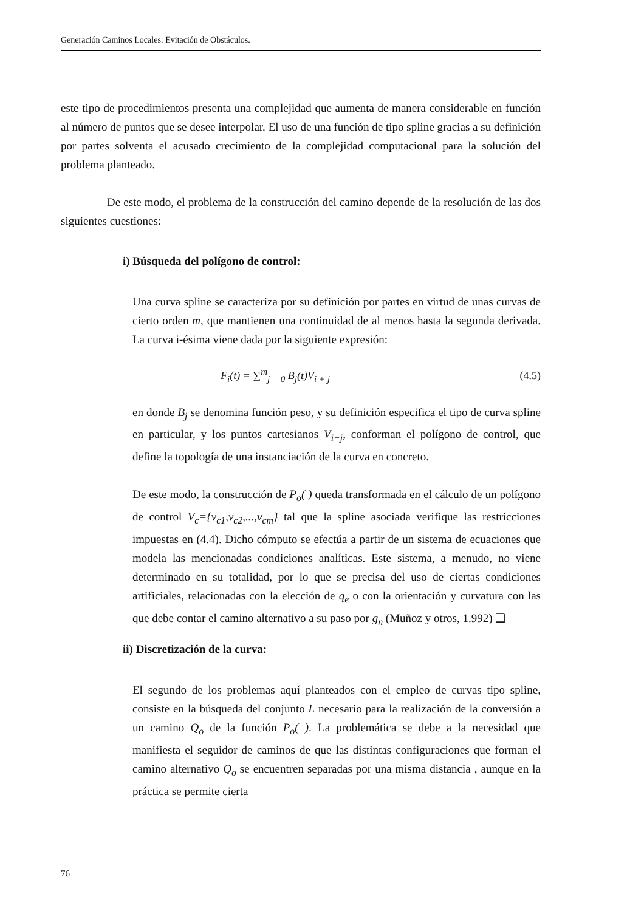Generación Caminos Locales: Evitación de Obstáculos.
este tipo de procedimientos presenta una complejidad que aumenta de manera considerable en función al número de puntos que se desee interpolar. El uso de una función de tipo spline gracias a su definición por partes solventa el acusado crecimiento de la complejidad computacional para la solución del problema planteado.
De este modo, el problema de la construcción del camino depende de la resolución de las dos siguientes cuestiones:
i) Búsqueda del polígono de control:
Una curva spline se caracteriza por su definición por partes en virtud de unas curvas de cierto orden m, que mantienen una continuidad de al menos hasta la segunda derivada. La curva i-ésima viene dada por la siguiente expresión:
F<sub>i</sub>(t) = ∑<sup>m</sup><sub>j = 0</sub> B<sub>j</sub>(t)V<sub>i + j</sub> (4.5)
en donde B<sub>j</sub> se denomina función peso, y su definición especifica el tipo de curva spline en particular, y los puntos cartesianos V<sub>i+j</sub>, conforman el polígono de control, que define la topología de una instanciación de la curva en concreto.
De este modo, la construcción de P<sub>o</sub>( ) queda transformada en el cálculo de un polígono de control V<sub>c</sub>={v<sub>c1</sub>,v<sub>c2</sub>,...,v<sub>cm</sub>} tal que la spline asociada verifique las restricciones impuestas en (4.4). Dicho cómputo se efectúa a partir de un sistema de ecuaciones que modela las mencionadas condiciones analíticas. Este sistema, a menudo, no viene determinado en su totalidad, por lo que se precisa del uso de ciertas condiciones artificiales, relacionadas con la elección de q<sub>e</sub> o con la orientación y curvatura con las que debe contar el camino alternativo a su paso por g<sub>n</sub> (Muñoz y otros, 1.992) ❑
ii) Discretización de la curva:
El segundo de los problemas aquí planteados con el empleo de curvas tipo spline, consiste en la búsqueda del conjunto L necesario para la realización de la conversión a un camino Q<sub>o</sub> de la función P<sub>o</sub>( ). La problemática se debe a la necesidad que manifiesta el seguidor de caminos de que las distintas configuraciones que forman el camino alternativo Q<sub>o</sub> se encuentren separadas por una misma distancia , aunque en la práctica se permite cierta
76